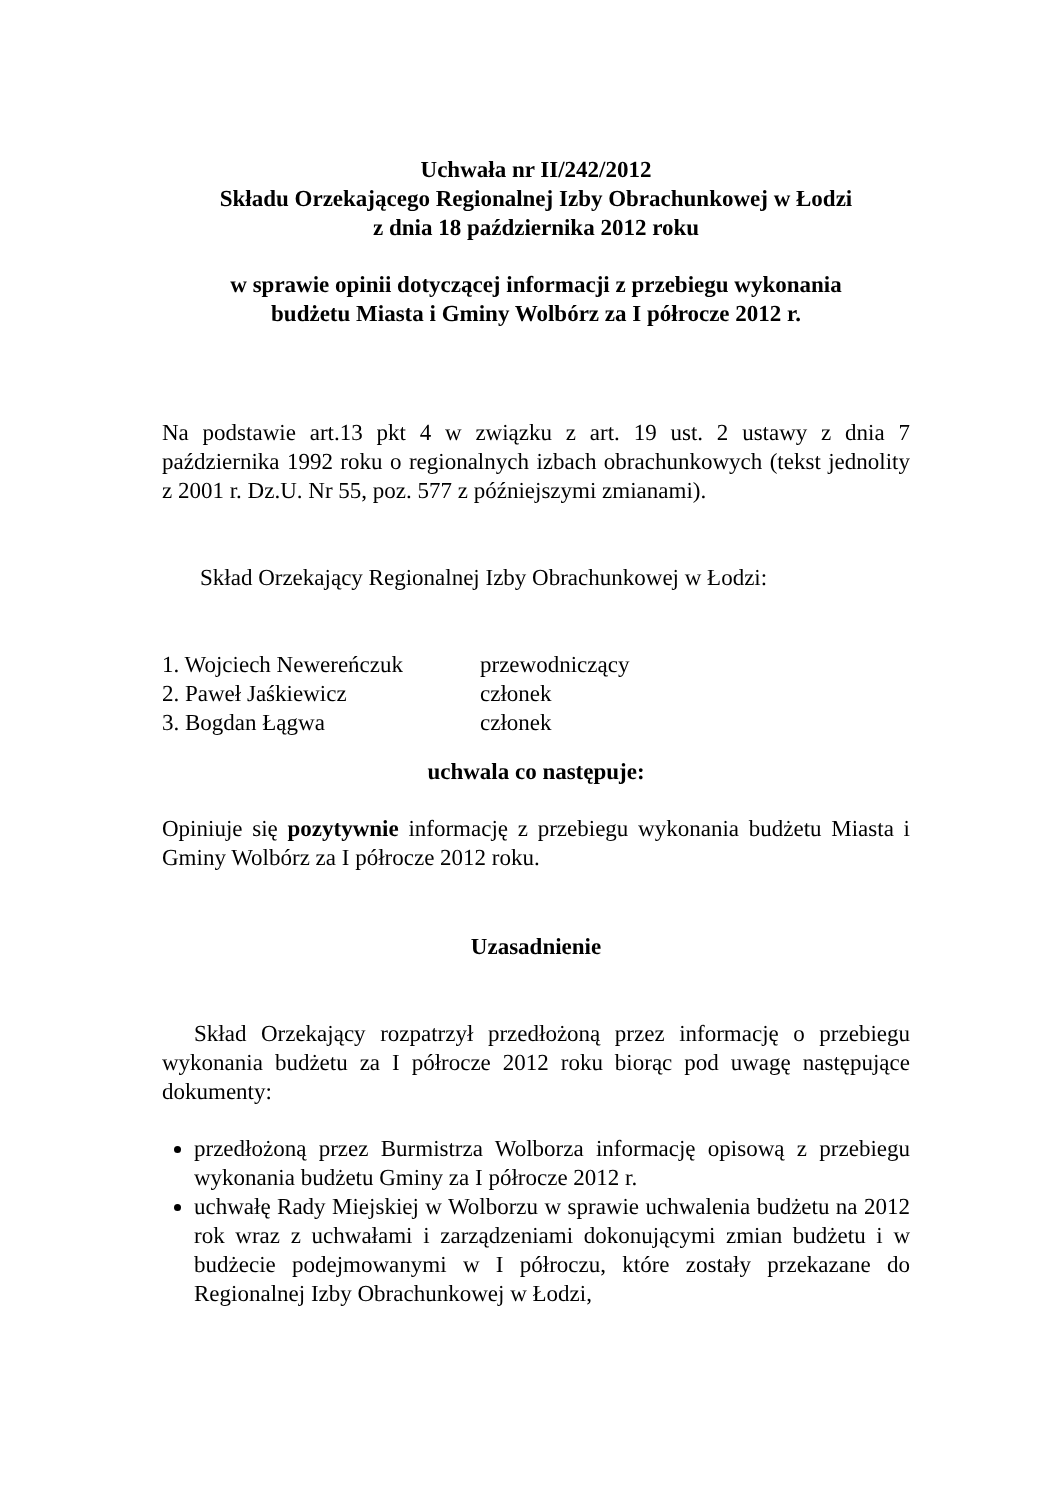Uchwała nr II/242/2012
Składu Orzekającego Regionalnej Izby Obrachunkowej w Łodzi
z dnia 18 października 2012 roku
w sprawie opinii dotyczącej informacji z przebiegu wykonania
budżetu Miasta i Gminy Wolbórz za I półrocze 2012 r.
Na podstawie art.13 pkt 4 w związku z art. 19 ust. 2 ustawy z dnia 7 października 1992 roku o regionalnych izbach obrachunkowych (tekst jednolity z 2001 r. Dz.U. Nr 55, poz. 577 z późniejszymi zmianami).
Skład Orzekający Regionalnej Izby Obrachunkowej w Łodzi:
| 1. Wojciech Newereńczuk | przewodniczący |
| 2. Paweł Jaśkiewicz | członek |
| 3. Bogdan Łągwa | członek |
uchwala co następuje:
Opiniuje się pozytywnie informację z przebiegu wykonania budżetu Miasta i Gminy Wolbórz za I półrocze 2012 roku.
Uzasadnienie
Skład Orzekający rozpatrzył przedłożoną przez informację o przebiegu wykonania budżetu za I półrocze 2012 roku biorąc pod uwagę następujące dokumenty:
przedłożoną przez Burmistrza Wolborza informację opisową z przebiegu wykonania budżetu Gminy za I półrocze 2012 r.
uchwałę Rady Miejskiej w Wolborzu w sprawie uchwalenia budżetu na 2012 rok wraz z uchwałami i zarządzeniami dokonującymi zmian budżetu i w budżecie podejmowanymi w I półroczu, które zostały przekazane do Regionalnej Izby Obrachunkowej w Łodzi,